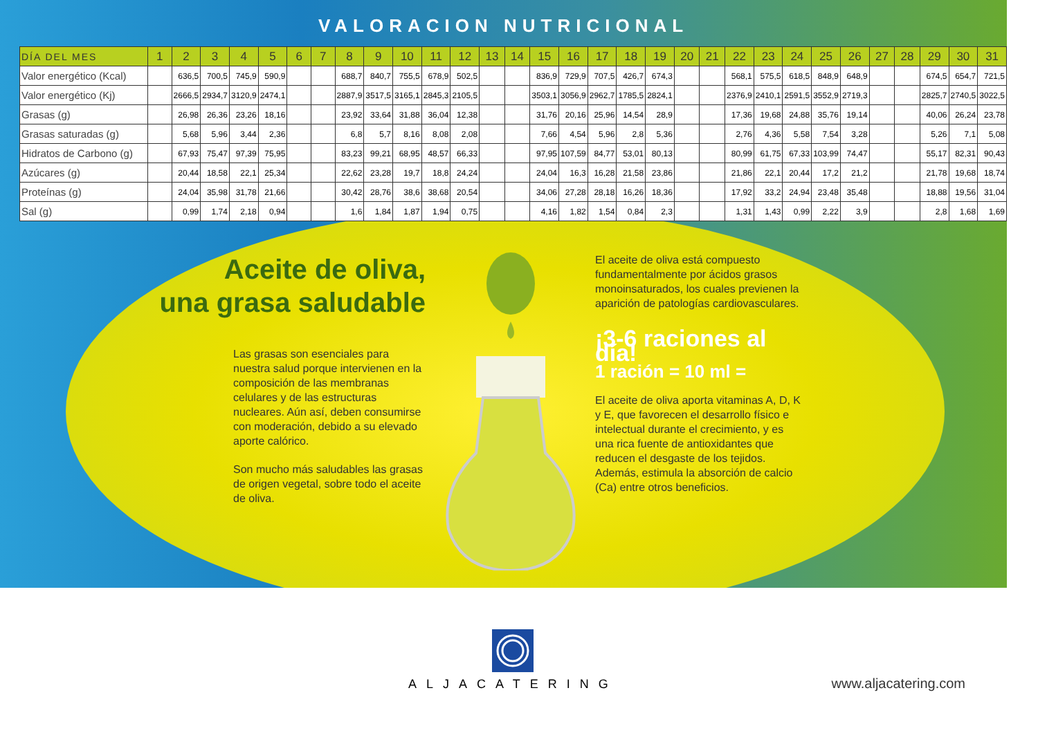VALORACION NUTRICIONAL
| DÍA DEL MES | 1 | 2 | 3 | 4 | 5 | 6 | 7 | 8 | 9 | 10 | 11 | 12 | 13 | 14 | 15 | 16 | 17 | 18 | 19 | 20 | 21 | 22 | 23 | 24 | 25 | 26 | 27 | 28 | 29 | 30 | 31 |
| --- | --- | --- | --- | --- | --- | --- | --- | --- | --- | --- | --- | --- | --- | --- | --- | --- | --- | --- | --- | --- | --- | --- | --- | --- | --- | --- | --- | --- | --- | --- | --- |
| Valor energético (Kcal) | | 636,5 | 700,5 | 745,9 | 590,9 | | | 688,7 | 840,7 | 755,5 | 678,9 | 502,5 | | | 836,9 | 729,9 | 707,5 | 426,7 | 674,3 | | | 568,1 | 575,5 | 618,5 | 848,9 | 648,9 | | | 674,5 | 654,7 | 721,5 |
| Valor energético (Kj) | | 2666,5 | 2934,7 | 3120,9 | 2474,1 | | | 2887,9 | 3517,5 | 3165,1 | 2845,3 | 2105,5 | | | 3503,1 | 3056,9 | 2962,7 | 1785,5 | 2824,1 | | | 2376,9 | 2410,1 | 2591,5 | 3552,9 | 2719,3 | | | 2825,7 | 2740,5 | 3022,5 |
| Grasas (g) | | 26,98 | 26,36 | 23,26 | 18,16 | | | 23,92 | 33,64 | 31,88 | 36,04 | 12,38 | | | 31,76 | 20,16 | 25,96 | 14,54 | 28,9 | | | 17,36 | 19,68 | 24,88 | 35,76 | 19,14 | | | 40,06 | 26,24 | 23,78 |
| Grasas saturadas (g) | | 5,68 | 5,96 | 3,44 | 2,36 | | | 6,8 | 5,7 | 8,16 | 8,08 | 2,08 | | | 7,66 | 4,54 | 5,96 | 2,8 | 5,36 | | | 2,76 | 4,36 | 5,58 | 7,54 | 3,28 | | | 5,26 | 7,1 | 5,08 |
| Hidratos de Carbono (g) | | 67,93 | 75,47 | 97,39 | 75,95 | | | 83,23 | 99,21 | 68,95 | 48,57 | 66,33 | | | 97,95 | 107,59 | 84,77 | 53,01 | 80,13 | | | 80,99 | 61,75 | 67,33 | 103,99 | 74,47 | | | 55,17 | 82,31 | 90,43 |
| Azúcares (g) | | 20,44 | 18,58 | 22,1 | 25,34 | | | 22,62 | 23,28 | 19,7 | 18,8 | 24,24 | | | 24,04 | 16,3 | 16,28 | 21,58 | 23,86 | | | 21,86 | 22,1 | 20,44 | 17,2 | 21,2 | | | 21,78 | 19,68 | 18,74 |
| Proteínas (g) | | 24,04 | 35,98 | 31,78 | 21,66 | | | 30,42 | 28,76 | 38,6 | 38,68 | 20,54 | | | 34,06 | 27,28 | 28,18 | 16,26 | 18,36 | | | 17,92 | 33,2 | 24,94 | 23,48 | 35,48 | | | 18,88 | 19,56 | 31,04 |
| Sal (g) | | 0,99 | 1,74 | 2,18 | 0,94 | | | 1,6 | 1,84 | 1,87 | 1,94 | 0,75 | | | 4,16 | 1,82 | 1,54 | 0,84 | 2,3 | | | 1,31 | 1,43 | 0,99 | 2,22 | 3,9 | | | 2,8 | 1,68 | 1,69 |
Aceite de oliva,
una grasa saludable
Las grasas son esenciales para nuestra salud porque intervienen en la composición de las membranas celulares y de las estructuras nucleares. Aún así, deben consumirse con moderación, debido a su elevado aporte calórico.
Son mucho más saludables las grasas de origen vegetal, sobre todo el aceite de oliva.
El aceite de oliva está compuesto fundamentalmente por ácidos grasos monoinsaturados, los cuales previenen la aparición de patologías cardiovasculares.
¡3-6 raciones al día!
1 ración = 10 ml =
El aceite de oliva aporta vitaminas A, D, K y E, que favorecen el desarrollo físico e intelectual durante el crecimiento, y es una rica fuente de antioxidantes que reducen el desgaste de los tejidos. Además, estimula la absorción de calcio (Ca) entre otros beneficios.
ALJACATERING
www.aljacatering.com